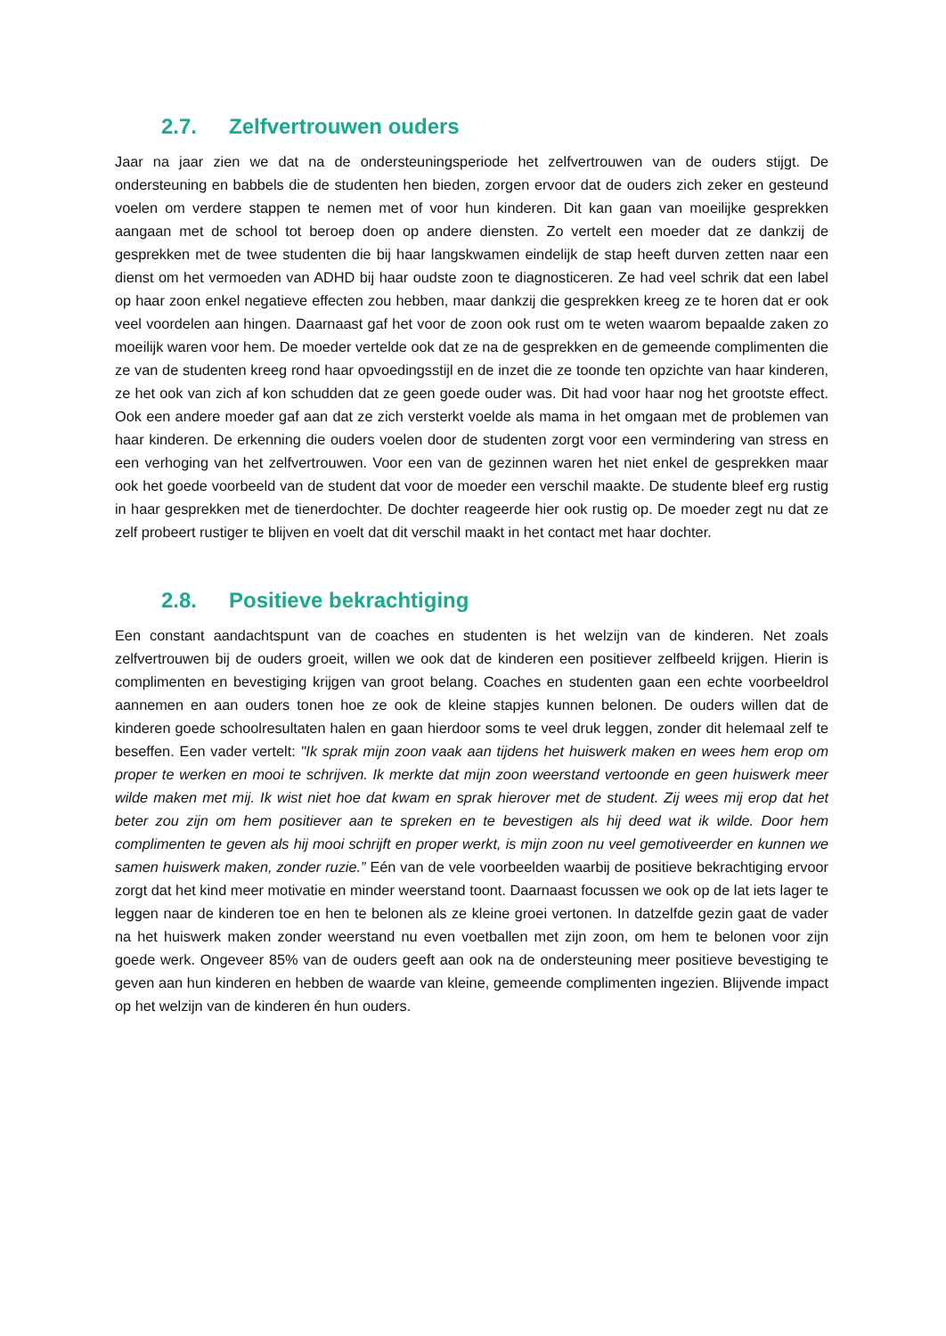2.7. Zelfvertrouwen ouders
Jaar na jaar zien we dat na de ondersteuningsperiode het zelfvertrouwen van de ouders stijgt. De ondersteuning en babbels die de studenten hen bieden, zorgen ervoor dat de ouders zich zeker en gesteund voelen om verdere stappen te nemen met of voor hun kinderen. Dit kan gaan van moeilijke gesprekken aangaan met de school tot beroep doen op andere diensten. Zo vertelt een moeder dat ze dankzij de gesprekken met de twee studenten die bij haar langskwamen eindelijk de stap heeft durven zetten naar een dienst om het vermoeden van ADHD bij haar oudste zoon te diagnosticeren. Ze had veel schrik dat een label op haar zoon enkel negatieve effecten zou hebben, maar dankzij die gesprekken kreeg ze te horen dat er ook veel voordelen aan hingen. Daarnaast gaf het voor de zoon ook rust om te weten waarom bepaalde zaken zo moeilijk waren voor hem. De moeder vertelde ook dat ze na de gesprekken en de gemeende complimenten die ze van de studenten kreeg rond haar opvoedingsstijl en de inzet die ze toonde ten opzichte van haar kinderen, ze het ook van zich af kon schudden dat ze geen goede ouder was. Dit had voor haar nog het grootste effect. Ook een andere moeder gaf aan dat ze zich versterkt voelde als mama in het omgaan met de problemen van haar kinderen. De erkenning die ouders voelen door de studenten zorgt voor een vermindering van stress en een verhoging van het zelfvertrouwen. Voor een van de gezinnen waren het niet enkel de gesprekken maar ook het goede voorbeeld van de student dat voor de moeder een verschil maakte. De studente bleef erg rustig in haar gesprekken met de tienerdochter. De dochter reageerde hier ook rustig op. De moeder zegt nu dat ze zelf probeert rustiger te blijven en voelt dat dit verschil maakt in het contact met haar dochter.
2.8. Positieve bekrachtiging
Een constant aandachtspunt van de coaches en studenten is het welzijn van de kinderen. Net zoals zelfvertrouwen bij de ouders groeit, willen we ook dat de kinderen een positiever zelfbeeld krijgen. Hierin is complimenten en bevestiging krijgen van groot belang. Coaches en studenten gaan een echte voorbeeldrol aannemen en aan ouders tonen hoe ze ook de kleine stapjes kunnen belonen. De ouders willen dat de kinderen goede schoolresultaten halen en gaan hierdoor soms te veel druk leggen, zonder dit helemaal zelf te beseffen. Een vader vertelt: "Ik sprak mijn zoon vaak aan tijdens het huiswerk maken en wees hem erop om proper te werken en mooi te schrijven. Ik merkte dat mijn zoon weerstand vertoonde en geen huiswerk meer wilde maken met mij. Ik wist niet hoe dat kwam en sprak hierover met de student. Zij wees mij erop dat het beter zou zijn om hem positiever aan te spreken en te bevestigen als hij deed wat ik wilde. Door hem complimenten te geven als hij mooi schrijft en proper werkt, is mijn zoon nu veel gemotiveerder en kunnen we samen huiswerk maken, zonder ruzie.” Eén van de vele voorbeelden waarbij de positieve bekrachtiging ervoor zorgt dat het kind meer motivatie en minder weerstand toont. Daarnaast focussen we ook op de lat iets lager te leggen naar de kinderen toe en hen te belonen als ze kleine groei vertonen. In datzelfde gezin gaat de vader na het huiswerk maken zonder weerstand nu even voetballen met zijn zoon, om hem te belonen voor zijn goede werk. Ongeveer 85% van de ouders geeft aan ook na de ondersteuning meer positieve bevestiging te geven aan hun kinderen en hebben de waarde van kleine, gemeende complimenten ingezien. Blijvende impact op het welzijn van de kinderen én hun ouders.